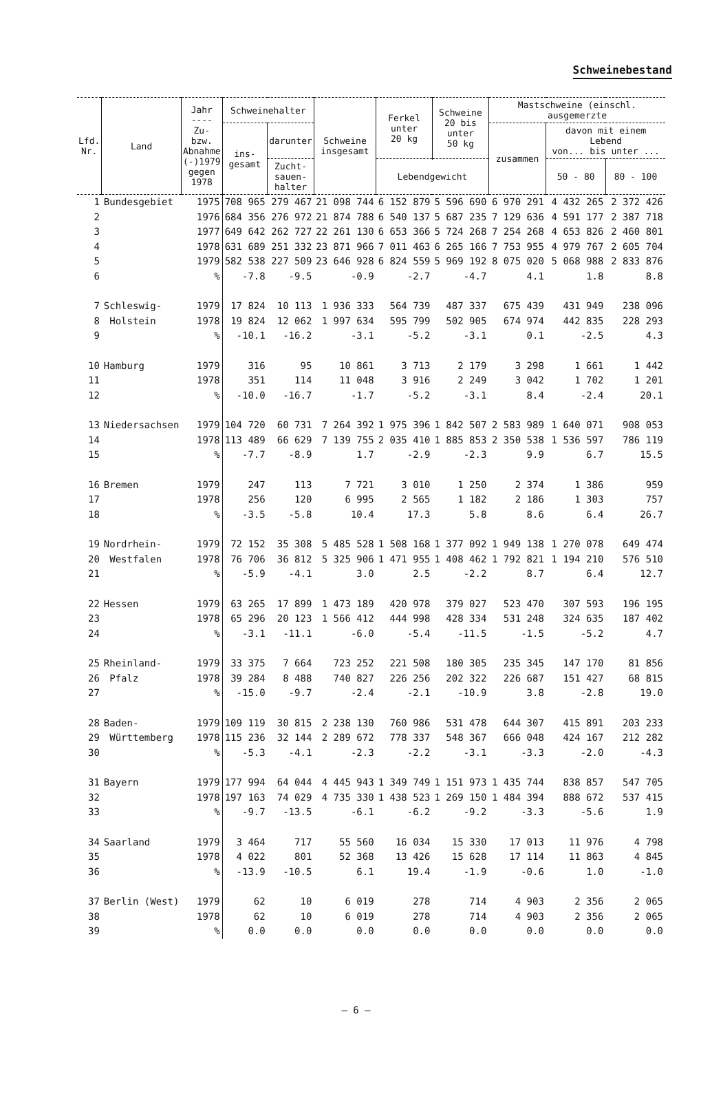Schweinebestand
| Lfd. Nr. | Land | Jahr ---- Zu- bzw. Abnahme (-)1979 gegen 1978 | Schweinehalter | | Schweine insgesamt | Ferkel unter 20 kg | Schweine 20 bis unter 50 kg | Mastschweine (einschl. ausgemerzte | | |
| --- | --- | --- | --- | --- | --- | --- | --- | --- | --- | --- |
| | | | ins- gesamt | darunter | | | | zusammen | davon mit einem Lebend von... bis unter ... | |
| | | | | Zucht- sauen- halter | | | | | 50 - 80 | 80 - 100 |
| | | | | | | Lebendgewicht | | | | |
| 1 | Bundesgebiet | 1975 | 708 965 | 279 467 | 21 098 744 | 6 152 879 | 5 596 690 | 6 970 291 | 4 432 265 | 2 372 426 |
| 2 | | 1976 | 684 356 | 276 972 | 21 874 788 | 6 540 137 | 5 687 235 | 7 129 636 | 4 591 177 | 2 387 718 |
| 3 | | 1977 | 649 642 | 262 727 | 22 261 130 | 6 653 366 | 5 724 268 | 7 254 268 | 4 653 826 | 2 460 801 |
| 4 | | 1978 | 631 689 | 251 332 | 23 871 966 | 7 011 463 | 6 265 166 | 7 753 955 | 4 979 767 | 2 605 704 |
| 5 | | 1979 | 582 538 | 227 509 | 23 646 928 | 6 824 559 | 5 969 192 | 8 075 020 | 5 068 988 | 2 833 876 |
| 6 | | % | -7.8 | -9.5 | -0.9 | -2.7 | -4.7 | 4.1 | 1.8 | 8.8 |
| 7 | Schleswig- | 1979 | 17 824 | 10 113 | 1 936 333 | 564 739 | 487 337 | 675 439 | 431 949 | 238 096 |
| 8 | Holstein | 1978 | 19 824 | 12 062 | 1 997 634 | 595 799 | 502 905 | 674 974 | 442 835 | 228 293 |
| 9 | | % | -10.1 | -16.2 | -3.1 | -5.2 | -3.1 | 0.1 | -2.5 | 4.3 |
| 10 | Hamburg | 1979 | 316 | 95 | 10 861 | 3 713 | 2 179 | 3 298 | 1 661 | 1 442 |
| 11 | | 1978 | 351 | 114 | 11 048 | 3 916 | 2 249 | 3 042 | 1 702 | 1 201 |
| 12 | | % | -10.0 | -16.7 | -1.7 | -5.2 | -3.1 | 8.4 | -2.4 | 20.1 |
| 13 | Niedersachsen | 1979 | 104 720 | 60 731 | 7 264 392 | 1 975 396 | 1 842 507 | 2 583 989 | 1 640 071 | 908 053 |
| 14 | | 1978 | 113 489 | 66 629 | 7 139 755 | 2 035 410 | 1 885 853 | 2 350 538 | 1 536 597 | 786 119 |
| 15 | | % | -7.7 | -8.9 | 1.7 | -2.9 | -2.3 | 9.9 | 6.7 | 15.5 |
| 16 | Bremen | 1979 | 247 | 113 | 7 721 | 3 010 | 1 250 | 2 374 | 1 386 | 959 |
| 17 | | 1978 | 256 | 120 | 6 995 | 2 565 | 1 182 | 2 186 | 1 303 | 757 |
| 18 | | % | -3.5 | -5.8 | 10.4 | 17.3 | 5.8 | 8.6 | 6.4 | 26.7 |
| 19 | Nordrhein- | 1979 | 72 152 | 35 308 | 5 485 528 | 1 508 168 | 1 377 092 | 1 949 138 | 1 270 078 | 649 474 |
| 20 | Westfalen | 1978 | 76 706 | 36 812 | 5 325 906 | 1 471 955 | 1 408 462 | 1 792 821 | 1 194 210 | 576 510 |
| 21 | | % | -5.9 | -4.1 | 3.0 | 2.5 | -2.2 | 8.7 | 6.4 | 12.7 |
| 22 | Hessen | 1979 | 63 265 | 17 899 | 1 473 189 | 420 978 | 379 027 | 523 470 | 307 593 | 196 195 |
| 23 | | 1978 | 65 296 | 20 123 | 1 566 412 | 444 998 | 428 334 | 531 248 | 324 635 | 187 402 |
| 24 | | % | -3.1 | -11.1 | -6.0 | -5.4 | -11.5 | -1.5 | -5.2 | 4.7 |
| 25 | Rheinland- | 1979 | 33 375 | 7 664 | 723 252 | 221 508 | 180 305 | 235 345 | 147 170 | 81 856 |
| 26 | Pfalz | 1978 | 39 284 | 8 488 | 740 827 | 226 256 | 202 322 | 226 687 | 151 427 | 68 815 |
| 27 | | % | -15.0 | -9.7 | -2.4 | -2.1 | -10.9 | 3.8 | -2.8 | 19.0 |
| 28 | Baden- | 1979 | 109 119 | 30 815 | 2 238 130 | 760 986 | 531 478 | 644 307 | 415 891 | 203 233 |
| 29 | Württemberg | 1978 | 115 236 | 32 144 | 2 289 672 | 778 337 | 548 367 | 666 048 | 424 167 | 212 282 |
| 30 | | % | -5.3 | -4.1 | -2.3 | -2.2 | -3.1 | -3.3 | -2.0 | -4.3 |
| 31 | Bayern | 1979 | 177 994 | 64 044 | 4 445 943 | 1 349 749 | 1 151 973 | 1 435 744 | 838 857 | 547 705 |
| 32 | | 1978 | 197 163 | 74 029 | 4 735 330 | 1 438 523 | 1 269 150 | 1 484 394 | 888 672 | 537 415 |
| 33 | | % | -9.7 | -13.5 | -6.1 | -6.2 | -9.2 | -3.3 | -5.6 | 1.9 |
| 34 | Saarland | 1979 | 3 464 | 717 | 55 560 | 16 034 | 15 330 | 17 013 | 11 976 | 4 798 |
| 35 | | 1978 | 4 022 | 801 | 52 368 | 13 426 | 15 628 | 17 114 | 11 863 | 4 845 |
| 36 | | % | -13.9 | -10.5 | 6.1 | 19.4 | -1.9 | -0.6 | 1.0 | -1.0 |
| 37 | Berlin (West) | 1979 | 62 | 10 | 6 019 | 278 | 714 | 4 903 | 2 356 | 2 065 |
| 38 | | 1978 | 62 | 10 | 6 019 | 278 | 714 | 4 903 | 2 356 | 2 065 |
| 39 | | % | 0.0 | 0.0 | 0.0 | 0.0 | 0.0 | 0.0 | 0.0 | 0.0 |
– 6 –